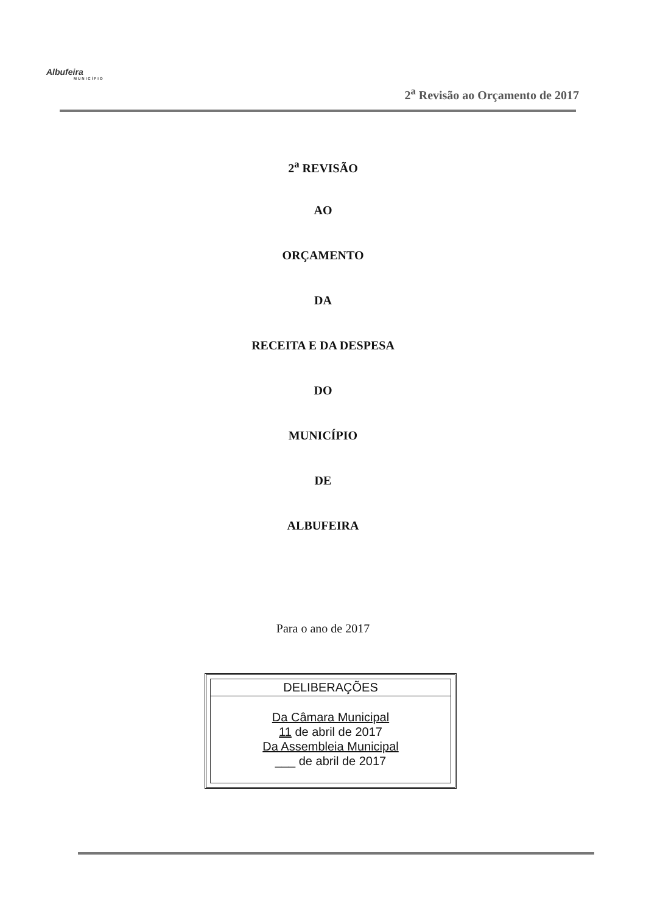Albufeira
MUNICÍPIO
2<sup>a</sup> Revisão ao Orçamento de 2017
2<sup>a</sup> REVISÃO
AO
ORÇAMENTO
DA
RECEITA E DA DESPESA
DO
MUNICÍPIO
DE
ALBUFEIRA
Para o ano de 2017
DELIBERAÇÕES
Da Câmara Municipal
11 de abril de 2017
Da Assembleia Municipal
___ de abril de 2017